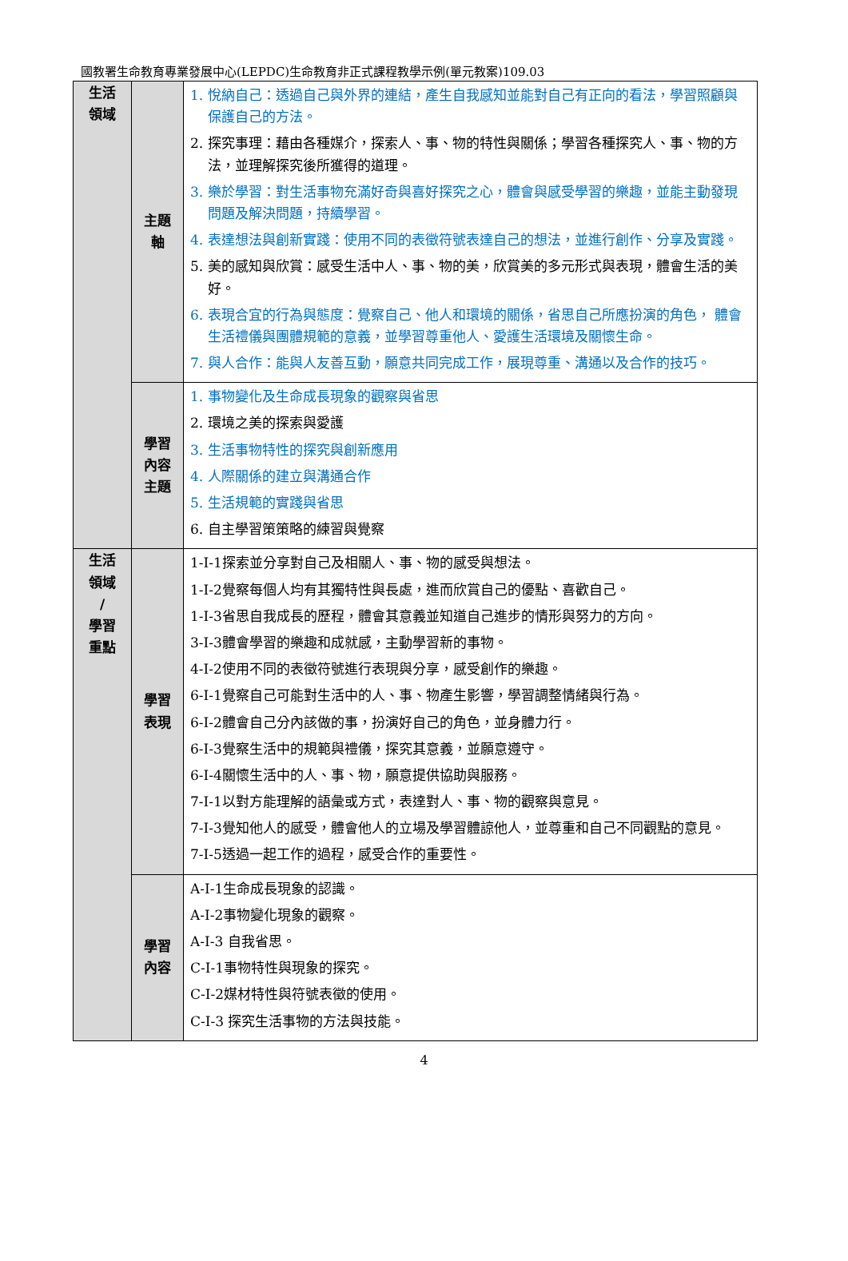國教署生命教育專業發展中心(LEPDC)生命教育非正式課程教學示例(單元教案)109.03
| 生活 領域 | 主題 軸 | 1. 悅納自己：透過自己與外界的連結，產生自我感知並能對自己有正向的看法，學習照顧與保護自己的方法。 2. 探究事理：藉由各種媒介，探索人、事、物的特性與關係；學習各種探究人、事、物的方法，並理解探究後所獲得的道理。 3. 樂於學習：對生活事物充滿好奇與喜好探究之心，體會與感受學習的樂趣，並能主動發現問題及解決問題，持續學習。 4. 表達想法與創新實踐：使用不同的表徵符號表達自己的想法，並進行創作、分享及實踐。 5. 美的感知與欣賞：感受生活中人、事、物的美，欣賞美的多元形式與表現，體會生活的美好。 6. 表現合宜的行為與態度：覺察自己、他人和環境的關係，省思自己所應扮演的角色， 體會生活禮儀與團體規範的意義，並學習尊重他人、愛護生活環境及關懷生命。 7. 與人合作：能與人友善互動，願意共同完成工作，展現尊重、溝通以及合作的技巧。 |
| | 學習 內容 主題 | 1. 事物變化及生命成長現象的觀察與省思 2. 環境之美的探索與愛護 3. 生活事物特性的探究與創新應用 4. 人際關係的建立與溝通合作 5. 生活規範的實踐與省思 6. 自主學習策策略的練習與覺察 |
| 生活 領域 / 學習 重點 | 學習 表現 | 1-I-1探索並分享對自己及相關人、事、物的感受與想法。 1-I-2覺察每個人均有其獨特性與長處，進而欣賞自己的優點、喜歡自己。 1-I-3省思自我成長的歷程，體會其意義並知道自己進步的情形與努力的方向。 3-I-3體會學習的樂趣和成就感，主動學習新的事物。 4-I-2使用不同的表徵符號進行表現與分享，感受創作的樂趣。 6-I-1覺察自己可能對生活中的人、事、物產生影響，學習調整情緒與行為。 6-I-2體會自己分內該做的事，扮演好自己的角色，並身體力行。 6-I-3覺察生活中的規範與禮儀，探究其意義，並願意遵守。 6-I-4關懷生活中的人、事、物，願意提供協助與服務。 7-I-1以對方能理解的語彙或方式，表達對人、事、物的觀察與意見。 7-I-3覺知他人的感受，體會他人的立場及學習體諒他人，並尊重和自己不同觀點的意見。 7-I-5透過一起工作的過程，感受合作的重要性。 |
| | 學習 內容 | A-I-1生命成長現象的認識。 A-I-2事物變化現象的觀察。 A-I-3 自我省思。 C-I-1事物特性與現象的探究。 C-I-2媒材特性與符號表徵的使用。 C-I-3 探究生活事物的方法與技能。 |
4